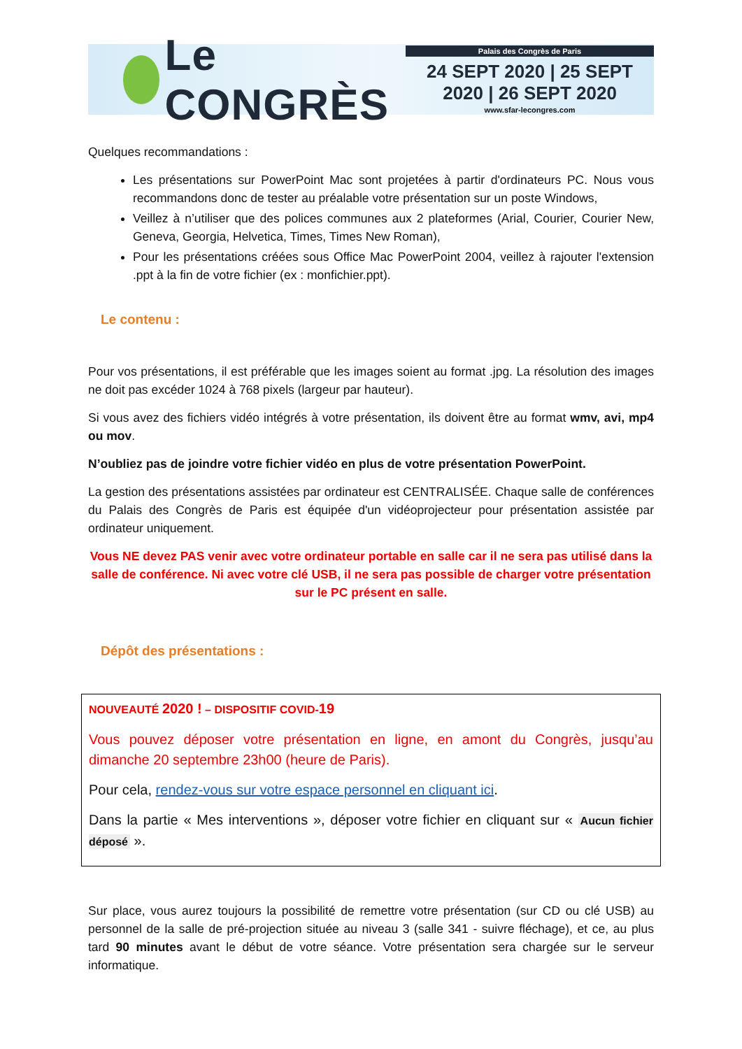Le CONGRÈS
Palais des Congrès de Paris
24 SEPT 2020 | 25 SEPT 2020 | 26 SEPT 2020
www.sfar-lecongres.com
Quelques recommandations :
Les présentations sur PowerPoint Mac sont projetées à partir d'ordinateurs PC. Nous vous recommandons donc de tester au préalable votre présentation sur un poste Windows,
Veillez à n’utiliser que des polices communes aux 2 plateformes (Arial, Courier, Courier New, Geneva, Georgia, Helvetica, Times, Times New Roman),
Pour les présentations créées sous Office Mac PowerPoint 2004, veillez à rajouter l'extension .ppt à la fin de votre fichier (ex : monfichier.ppt).
Le contenu :
Pour vos présentations, il est préférable que les images soient au format .jpg. La résolution des images ne doit pas excéder 1024 à 768 pixels (largeur par hauteur).
Si vous avez des fichiers vidéo intégrés à votre présentation, ils doivent être au format wmv, avi, mp4 ou mov.
N’oubliez pas de joindre votre fichier vidéo en plus de votre présentation PowerPoint.
La gestion des présentations assistées par ordinateur est CENTRALISÉE. Chaque salle de conférences du Palais des Congrès de Paris est équipée d'un vidéoprojecteur pour présentation assistée par ordinateur uniquement.
Vous NE devez PAS venir avec votre ordinateur portable en salle car il ne sera pas utilisé dans la salle de conférence. Ni avec votre clé USB, il ne sera pas possible de charger votre présentation sur le PC présent en salle.
Dépôt des présentations :
NOUVEAUTÉ 2020 ! – DISPOSITIF COVID-19
Vous pouvez déposer votre présentation en ligne, en amont du Congrès, jusqu’au dimanche 20 septembre 23h00 (heure de Paris).
Pour cela, rendez-vous sur votre espace personnel en cliquant ici.
Dans la partie « Mes interventions », déposer votre fichier en cliquant sur « Aucun fichier déposé ».
Sur place, vous aurez toujours la possibilité de remettre votre présentation (sur CD ou clé USB) au personnel de la salle de pré-projection située au niveau 3 (salle 341 - suivre fléchage), et ce, au plus tard 90 minutes avant le début de votre séance. Votre présentation sera chargée sur le serveur informatique.